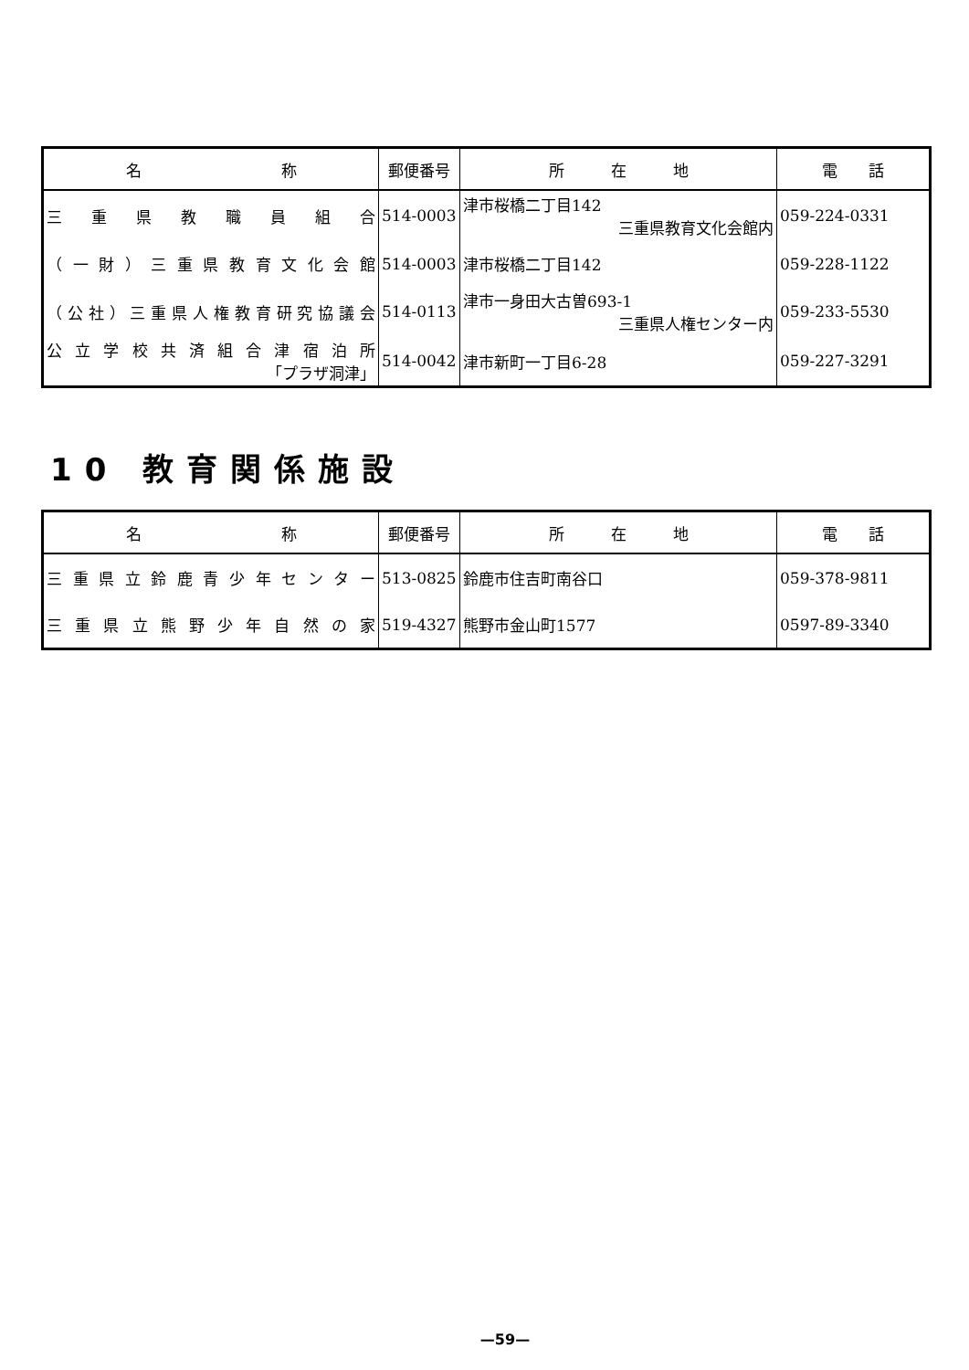| 名 称 | 郵便番号 | 所 在 地 | 電 話 |
| --- | --- | --- | --- |
| 三 重 県 教 職 員 組 合 | 514-0003 | 津市桜橋二丁目142 三重県教育文化会館内 | 059-224-0331 |
| （一財）三重県教育文化会館 | 514-0003 | 津市桜橋二丁目142 | 059-228-1122 |
| （公社）三重県人権教育研究協議会 | 514-0113 | 津市一身田大古曽693-1 三重県人権センター内 | 059-233-5530 |
| 公立学校共済組合津宿泊所 「プラザ洞津」 | 514-0042 | 津市新町一丁目6-28 | 059-227-3291 |
10 教育関係施設
| 名 称 | 郵便番号 | 所 在 地 | 電 話 |
| --- | --- | --- | --- |
| 三重県立鈴鹿青少年センター | 513-0825 | 鈴鹿市住吉町南谷口 | 059-378-9811 |
| 三重県立熊野少年自然の家 | 519-4327 | 熊野市金山町1577 | 0597-89-3340 |
—59—